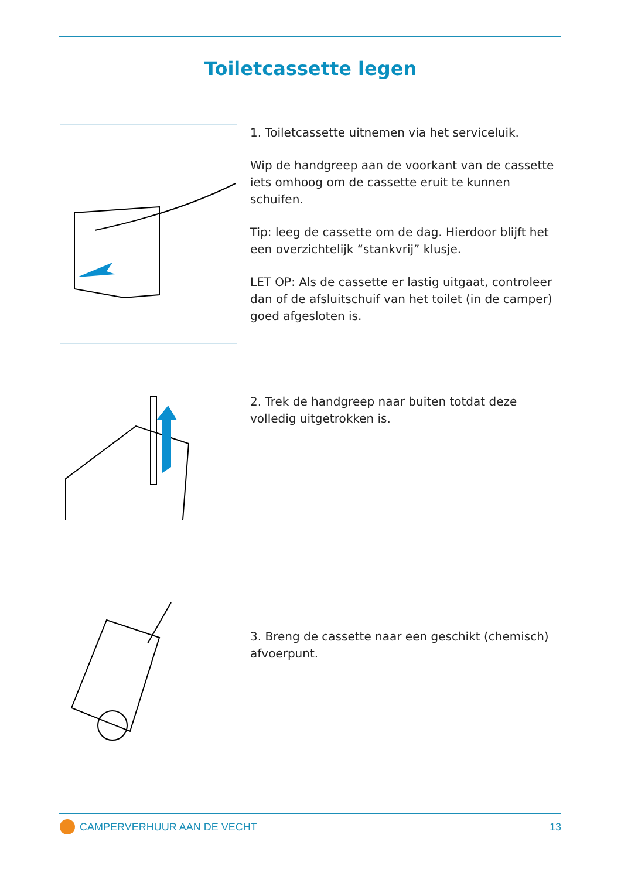Toiletcassette legen
1. Toiletcassette uitnemen via het serviceluik.
Wip de handgreep aan de voorkant van de cassette iets omhoog om de cassette eruit te kunnen schuifen.
Tip: leeg de cassette om de dag. Hierdoor blijft het een overzichtelijk “stankvrij” klusje.
LET OP: Als de cassette er lastig uitgaat, controleer dan of de afsluitschuif van het toilet (in de camper) goed afgesloten is.
2. Trek de handgreep naar buiten totdat deze volledig uitgetrokken is.
3. Breng de cassette naar een geschikt (chemisch) afvoerpunt.
CAMPERVERHUUR AAN DE VECHT 13